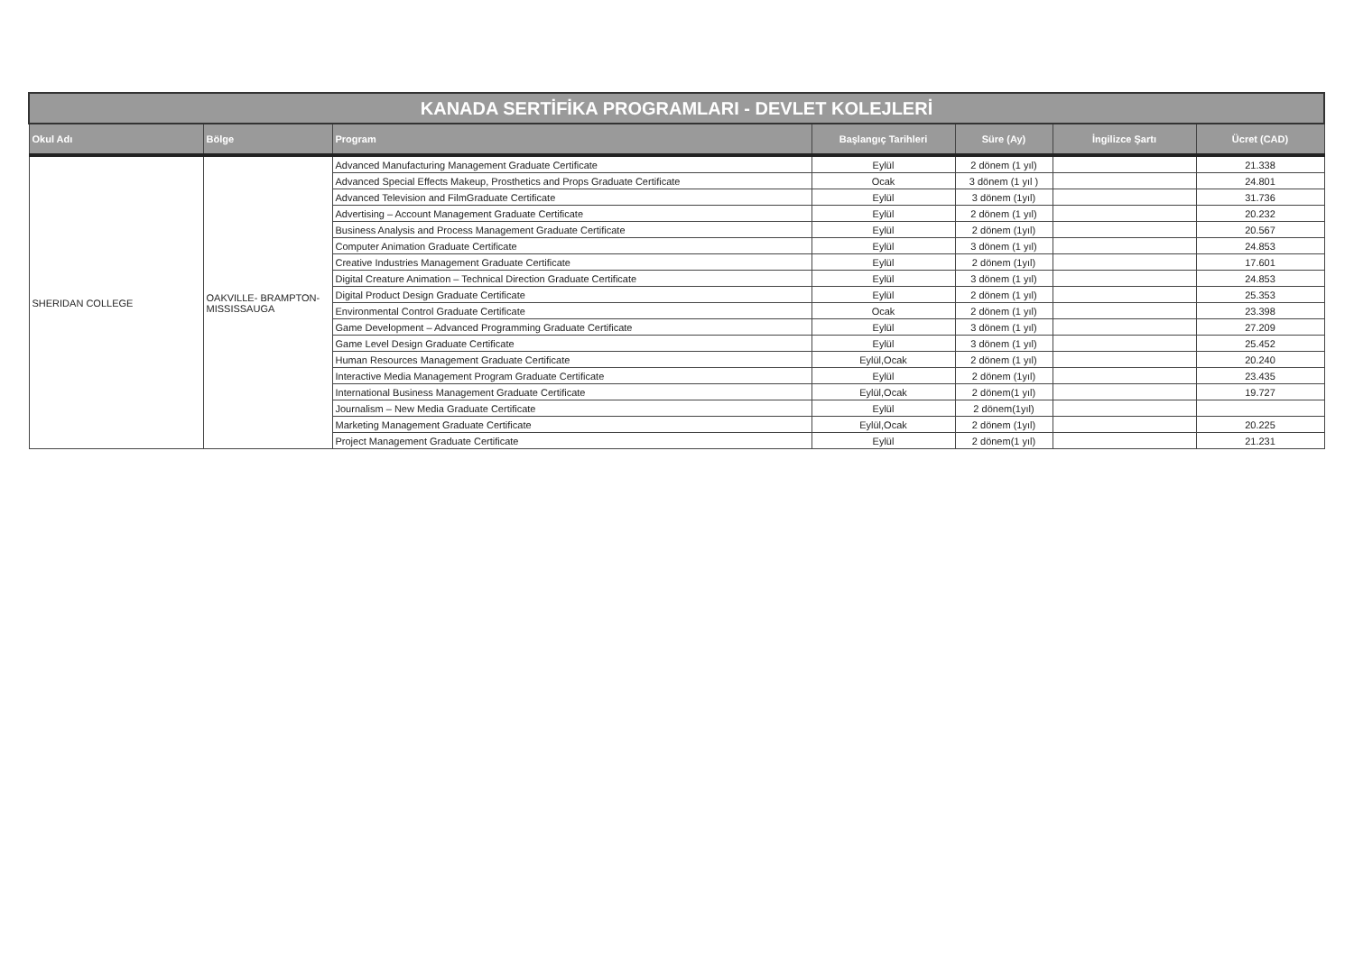| KANADA SERTİFİKA PROGRAMLARI - DEVLET KOLEJLERİ | | | | | | |
| Okul Adı | Bölge | Program | Başlangıç Tarihleri | Süre (Ay) | İngilizce Şartı | Ücret (CAD) |
| SHERIDAN COLLEGE | OAKVILLE- BRAMPTON- MISSISSAUGA | Advanced Manufacturing Management Graduate Certificate | Eylül | 2 dönem (1 yıl) | | 21.338 |
| | | Advanced Special Effects Makeup, Prosthetics and Props Graduate Certificate | Ocak | 3 dönem (1 yıl ) | | 24.801 |
| | | Advanced Television and FilmGraduate Certificate | Eylül | 3 dönem (1yıl) | | 31.736 |
| | | Advertising – Account Management Graduate Certificate | Eylül | 2 dönem (1 yıl) | | 20.232 |
| | | Business Analysis and Process Management Graduate Certificate | Eylül | 2 dönem (1yıl) | | 20.567 |
| | | Computer Animation Graduate Certificate | Eylül | 3 dönem (1 yıl) | | 24.853 |
| | | Creative Industries Management Graduate Certificate | Eylül | 2 dönem (1yıl) | | 17.601 |
| | | Digital Creature Animation – Technical Direction Graduate Certificate | Eylül | 3 dönem (1 yıl) | | 24.853 |
| | | Digital Product Design Graduate Certificate | Eylül | 2 dönem (1 yıl) | | 25.353 |
| | | Environmental Control Graduate Certificate | Ocak | 2 dönem (1 yıl) | | 23.398 |
| | | Game Development – Advanced Programming Graduate Certificate | Eylül | 3 dönem (1 yıl) | | 27.209 |
| | | Game Level Design Graduate Certificate | Eylül | 3 dönem (1 yıl) | | 25.452 |
| | | Human Resources Management Graduate Certificate | Eylül,Ocak | 2 dönem (1 yıl) | | 20.240 |
| | | Interactive Media Management Program Graduate Certificate | Eylül | 2 dönem (1yıl) | | 23.435 |
| | | International Business Management Graduate Certificate | Eylül,Ocak | 2 dönem(1 yıl) | | 19.727 |
| | | Journalism – New Media Graduate Certificate | Eylül | 2 dönem(1yıl) | | |
| | | Marketing Management Graduate Certificate | Eylül,Ocak | 2 dönem (1yıl) | | 20.225 |
| | | Project Management Graduate Certificate | Eylül | 2 dönem(1 yıl) | | 21.231 |